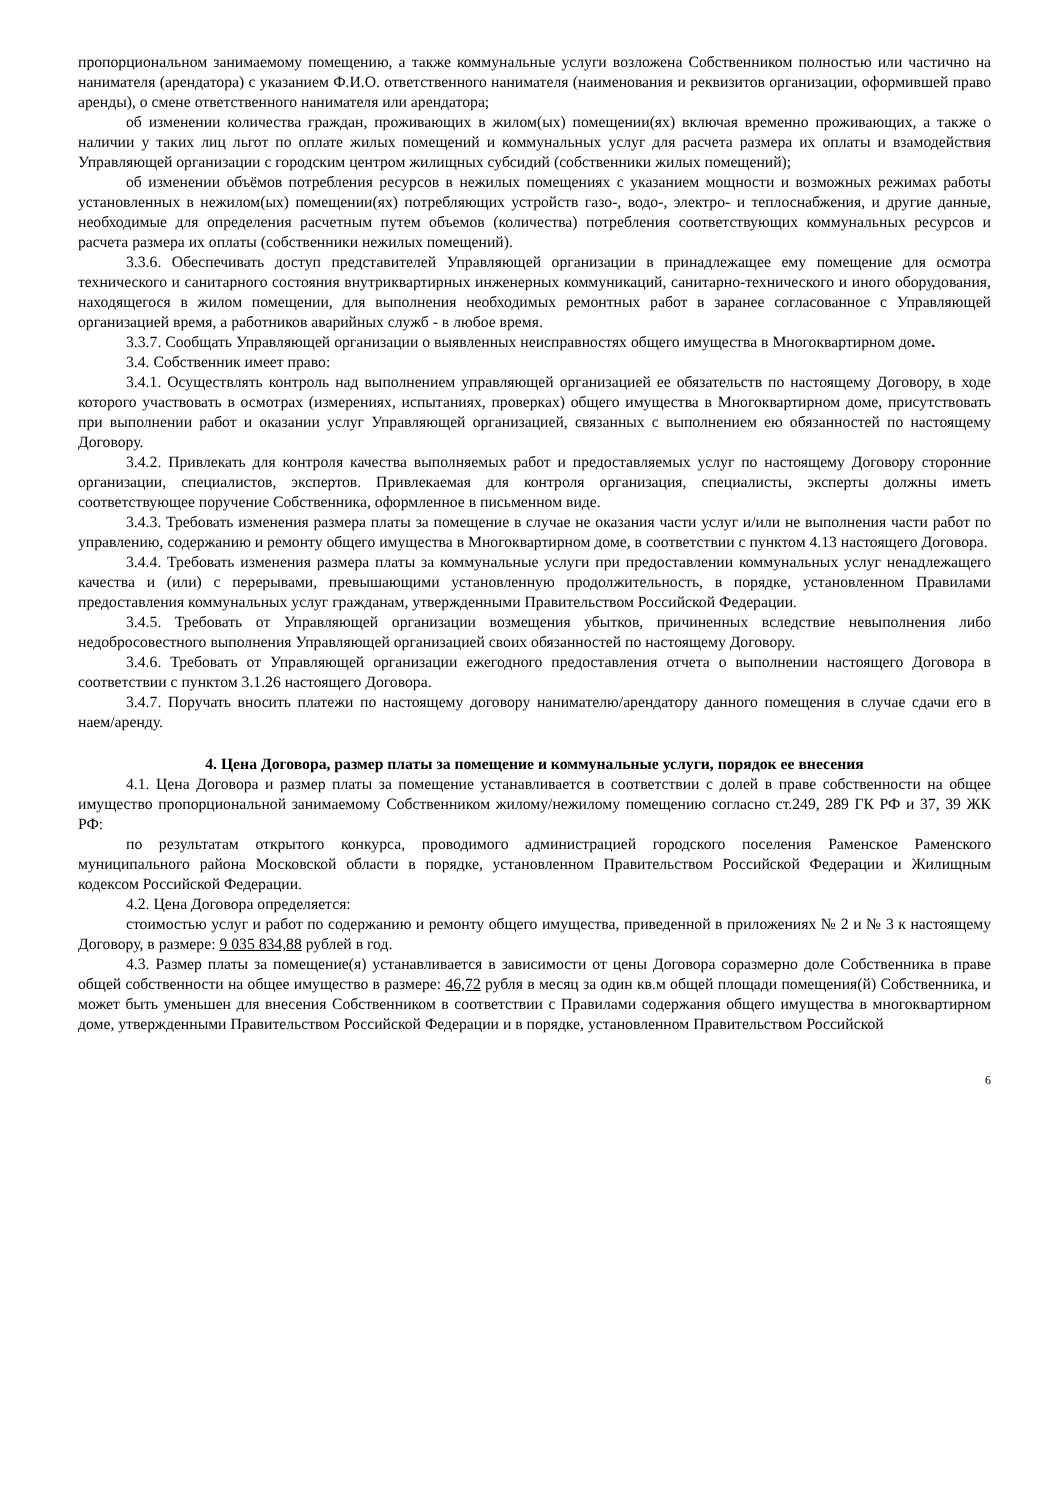пропорциональном занимаемому помещению, а также коммунальные услуги возложена Собственником полностью или частично на нанимателя (арендатора) с указанием Ф.И.О. ответственного нанимателя (наименования и реквизитов организации, оформившей право аренды), о смене ответственного нанимателя или арендатора;
об изменении количества граждан, проживающих в жилом(ых) помещении(ях) включая временно проживающих, а также о наличии у таких лиц льгот по оплате жилых помещений и коммунальных услуг для расчета размера их оплаты и взамодействия Управляющей организации с городским центром жилищных субсидий (собственники жилых помещений);
об изменении объёмов потребления ресурсов в нежилых помещениях с указанием мощности и возможных режимах работы установленных в нежилом(ых) помещении(ях) потребляющих устройств газо-, водо-, электро- и теплоснабжения, и другие данные, необходимые для определения расчетным путем объемов (количества) потребления соответствующих коммунальных ресурсов и расчета размера их оплаты (собственники нежилых помещений).
3.3.6. Обеспечивать доступ представителей Управляющей организации в принадлежащее ему помещение для осмотра технического и санитарного состояния внутриквартирных инженерных коммуникаций, санитарно-технического и иного оборудования, находящегося в жилом помещении, для выполнения необходимых ремонтных работ в заранее согласованное с Управляющей организацией время, а работников аварийных служб - в любое время.
3.3.7. Сообщать Управляющей организации о выявленных неисправностях общего имущества в Многоквартирном доме.
3.4. Собственник имеет право:
3.4.1. Осуществлять контроль над выполнением управляющей организацией ее обязательств по настоящему Договору, в ходе которого участвовать в осмотрах (измерениях, испытаниях, проверках) общего имущества в Многоквартирном доме, присутствовать при выполнении работ и оказании услуг Управляющей организацией, связанных с выполнением ею обязанностей по настоящему Договору.
3.4.2. Привлекать для контроля качества выполняемых работ и предоставляемых услуг по настоящему Договору сторонние организации, специалистов, экспертов. Привлекаемая для контроля организация, специалисты, эксперты должны иметь соответствующее поручение Собственника, оформленное в письменном виде.
3.4.3. Требовать изменения размера платы за помещение в случае не оказания части услуг и/или не выполнения части работ по управлению, содержанию и ремонту общего имущества в Многоквартирном доме, в соответствии с пунктом 4.13 настоящего Договора.
3.4.4. Требовать изменения размера платы за коммунальные услуги при предоставлении коммунальных услуг ненадлежащего качества и (или) с перерывами, превышающими установленную продолжительность, в порядке, установленном Правилами предоставления коммунальных услуг гражданам, утвержденными Правительством Российской Федерации.
3.4.5. Требовать от Управляющей организации возмещения убытков, причиненных вследствие невыполнения либо недобросовестного выполнения Управляющей организацией своих обязанностей по настоящему Договору.
3.4.6. Требовать от Управляющей организации ежегодного предоставления отчета о выполнении настоящего Договора в соответствии с пунктом 3.1.26 настоящего Договора.
3.4.7. Поручать вносить платежи по настоящему договору нанимателю/арендатору данного помещения в случае сдачи его в наем/аренду.
4. Цена Договора, размер платы за помещение и коммунальные услуги, порядок ее внесения
4.1. Цена Договора и размер платы за помещение устанавливается в соответствии с долей в праве собственности на общее имущество пропорциональной занимаемому Собственником жилому/нежилому помещению согласно ст.249, 289 ГК РФ и 37, 39 ЖК РФ:
по результатам открытого конкурса, проводимого администрацией городского поселения Раменское Раменского муниципального района Московской области в порядке, установленном Правительством Российской Федерации и Жилищным кодексом Российской Федерации.
4.2. Цена Договора определяется:
стоимостью услуг и работ по содержанию и ремонту общего имущества, приведенной в приложениях № 2 и № 3 к настоящему Договору, в размере: 9 035 834,88 рублей в год.
4.3. Размер платы за помещение(я) устанавливается в зависимости от цены Договора соразмерно доле Собственника в праве общей собственности на общее имущество в размере: 46,72 рубля в месяц за один кв.м общей площади помещения(й) Собственника, и может быть уменьшен для внесения Собственником в соответствии с Правилами содержания общего имущества в многоквартирном доме, утвержденными Правительством Российской Федерации и в порядке, установленном Правительством Российской
6